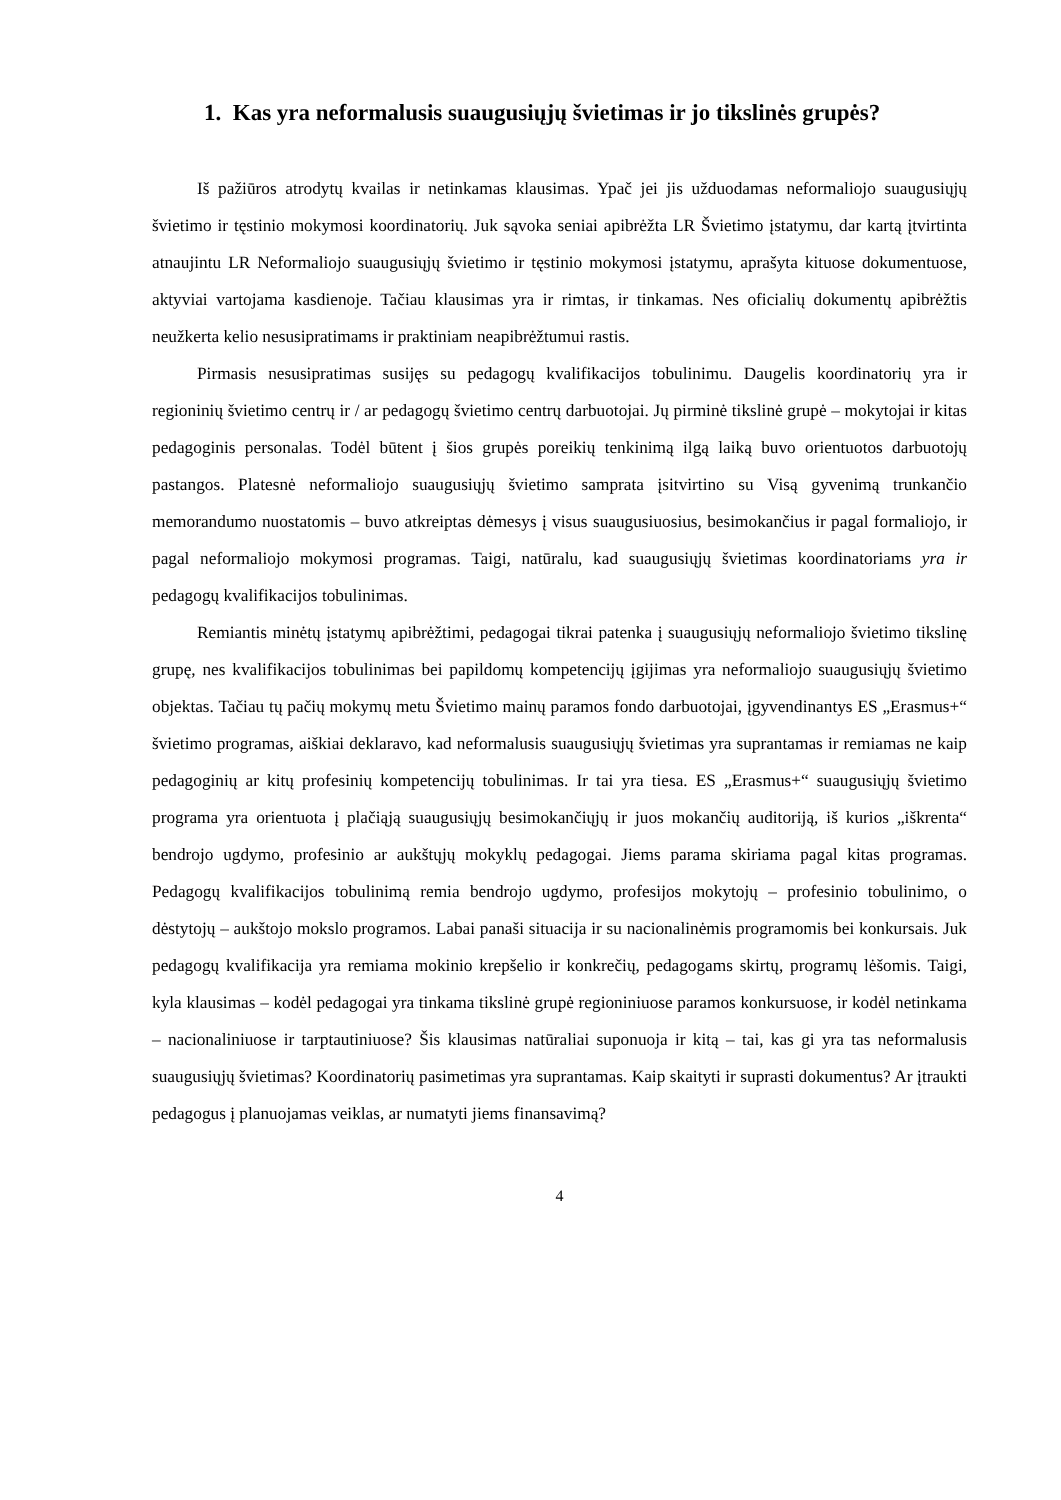1. Kas yra neformalusis suaugusiųjų švietimas ir jo tikslinės grupės?
Iš pažiūros atrodytų kvailas ir netinkamas klausimas. Ypač jei jis užduodamas neformaliojo suaugusiųjų švietimo ir tęstinio mokymosi koordinatorių. Juk sąvoka seniai apibrėžta LR Švietimo įstatymu, dar kartą įtvirtinta atnaujintu LR Neformaliojo suaugusiųjų švietimo ir tęstinio mokymosi įstatymu, aprašyta kituose dokumentuose, aktyviai vartojama kasdienoje. Tačiau klausimas yra ir rimtas, ir tinkamas. Nes oficialių dokumentų apibrėžtis neužkerta kelio nesusipratimams ir praktiniam neapibrėžtumui rastis.
Pirmasis nesusipratimas susijęs su pedagogų kvalifikacijos tobulinimu. Daugelis koordinatorių yra ir regioninių švietimo centrų ir / ar pedagogų švietimo centrų darbuotojai. Jų pirminė tikslinė grupė – mokytojai ir kitas pedagoginis personalas. Todėl būtent į šios grupės poreikių tenkinimą ilgą laiką buvo orientuotos darbuotojų pastangos. Platesnė neformaliojo suaugusiųjų švietimo samprata įsitvirtino su Visą gyvenimą trunkančio memorandumo nuostatomis – buvo atkreiptas dėmesys į visus suaugusiuosius, besimokančius ir pagal formaliojo, ir pagal neformaliojo mokymosi programas. Taigi, natūralu, kad suaugusiųjų švietimas koordinatoriams yra ir pedagogų kvalifikacijos tobulinimas.
Remiantis minėtų įstatymų apibrėžtimi, pedagogai tikrai patenka į suaugusiųjų neformaliojo švietimo tikslinę grupę, nes kvalifikacijos tobulinimas bei papildomų kompetencijų įgijimas yra neformaliojo suaugusiųjų švietimo objektas. Tačiau tų pačių mokymų metu Švietimo mainų paramos fondo darbuotojai, įgyvendinantys ES „Erasmus+“ švietimo programas, aiškiai deklaravo, kad neformalusis suaugusiųjų švietimas yra suprantamas ir remiamas ne kaip pedagoginių ar kitų profesinių kompetencijų tobulinimas. Ir tai yra tiesa. ES „Erasmus+“ suaugusiųjų švietimo programa yra orientuota į plačiąją suaugusiųjų besimokančiųjų ir juos mokančių auditoriją, iš kurios „iškrenta“ bendrojo ugdymo, profesinio ar aukštųjų mokyklų pedagogai. Jiems parama skiriama pagal kitas programas. Pedagogų kvalifikacijos tobulinimą remia bendrojo ugdymo, profesijos mokytojų – profesinio tobulinimo, o dėstytojų – aukštojo mokslo programos. Labai panaši situacija ir su nacionalinėmis programomis bei konkursais. Juk pedagogų kvalifikacija yra remiama mokinio krepšelio ir konkrečių, pedagogams skirtų, programų lėšomis. Taigi, kyla klausimas – kodėl pedagogai yra tinkama tikslinė grupė regioniniuose paramos konkursuose, ir kodėl netinkama – nacionaliniuose ir tarptautiniuose? Šis klausimas natūraliai suponuoja ir kitą – tai, kas gi yra tas neformalusis suaugusiųjų švietimas? Koordinatorių pasimetimas yra suprantamas. Kaip skaityti ir suprasti dokumentus? Ar įtraukti pedagogus į planuojamas veiklas, ar numatyti jiems finansavimą?
4